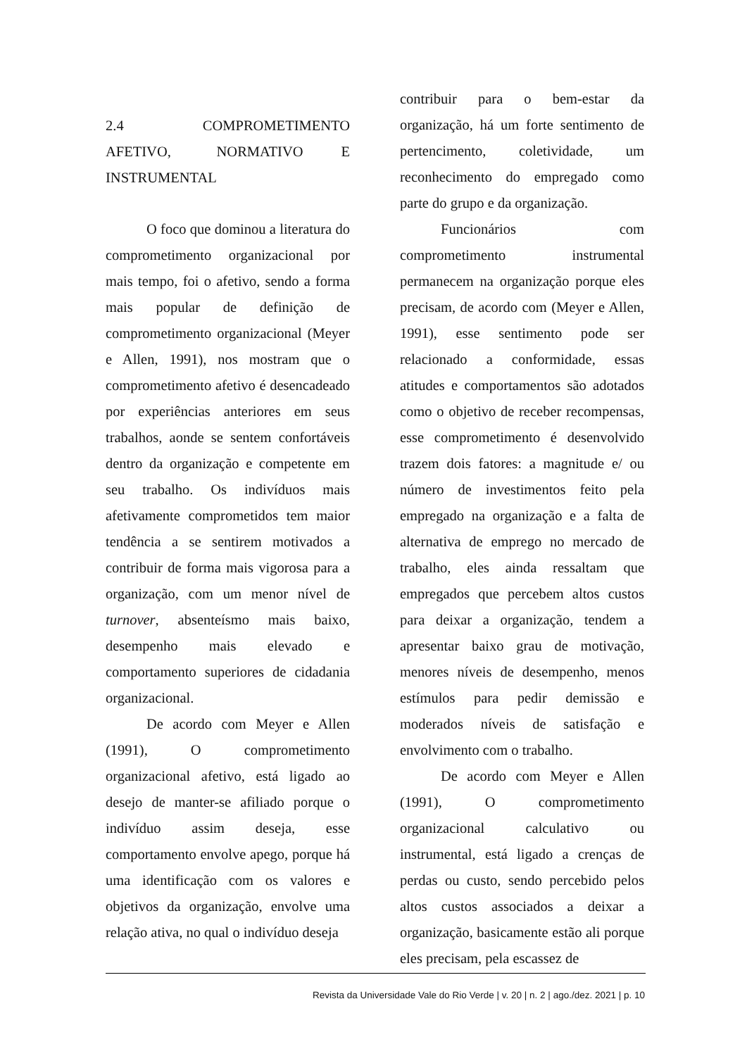2.4 COMPROMETIMENTO AFETIVO, NORMATIVO E INSTRUMENTAL
O foco que dominou a literatura do comprometimento organizacional por mais tempo, foi o afetivo, sendo a forma mais popular de definição de comprometimento organizacional (Meyer e Allen, 1991), nos mostram que o comprometimento afetivo é desencadeado por experiências anteriores em seus trabalhos, aonde se sentem confortáveis dentro da organização e competente em seu trabalho. Os indivíduos mais afetivamente comprometidos tem maior tendência a se sentirem motivados a contribuir de forma mais vigorosa para a organização, com um menor nível de turnover, absenteísmo mais baixo, desempenho mais elevado e comportamento superiores de cidadania organizacional.
De acordo com Meyer e Allen (1991), O comprometimento organizacional afetivo, está ligado ao desejo de manter-se afiliado porque o indivíduo assim deseja, esse comportamento envolve apego, porque há uma identificação com os valores e objetivos da organização, envolve uma relação ativa, no qual o indivíduo deseja
contribuir para o bem-estar da organização, há um forte sentimento de pertencimento, coletividade, um reconhecimento do empregado como parte do grupo e da organização.
Funcionários com comprometimento instrumental permanecem na organização porque eles precisam, de acordo com (Meyer e Allen, 1991), esse sentimento pode ser relacionado a conformidade, essas atitudes e comportamentos são adotados como o objetivo de receber recompensas, esse comprometimento é desenvolvido trazem dois fatores: a magnitude e/ ou número de investimentos feito pela empregado na organização e a falta de alternativa de emprego no mercado de trabalho, eles ainda ressaltam que empregados que percebem altos custos para deixar a organização, tendem a apresentar baixo grau de motivação, menores níveis de desempenho, menos estímulos para pedir demissão e moderados níveis de satisfação e envolvimento com o trabalho.
De acordo com Meyer e Allen (1991), O comprometimento organizacional calculativo ou instrumental, está ligado a crenças de perdas ou custo, sendo percebido pelos altos custos associados a deixar a organização, basicamente estão ali porque eles precisam, pela escassez de
Revista da Universidade Vale do Rio Verde | v. 20 | n. 2 | ago./dez. 2021 | p. 10